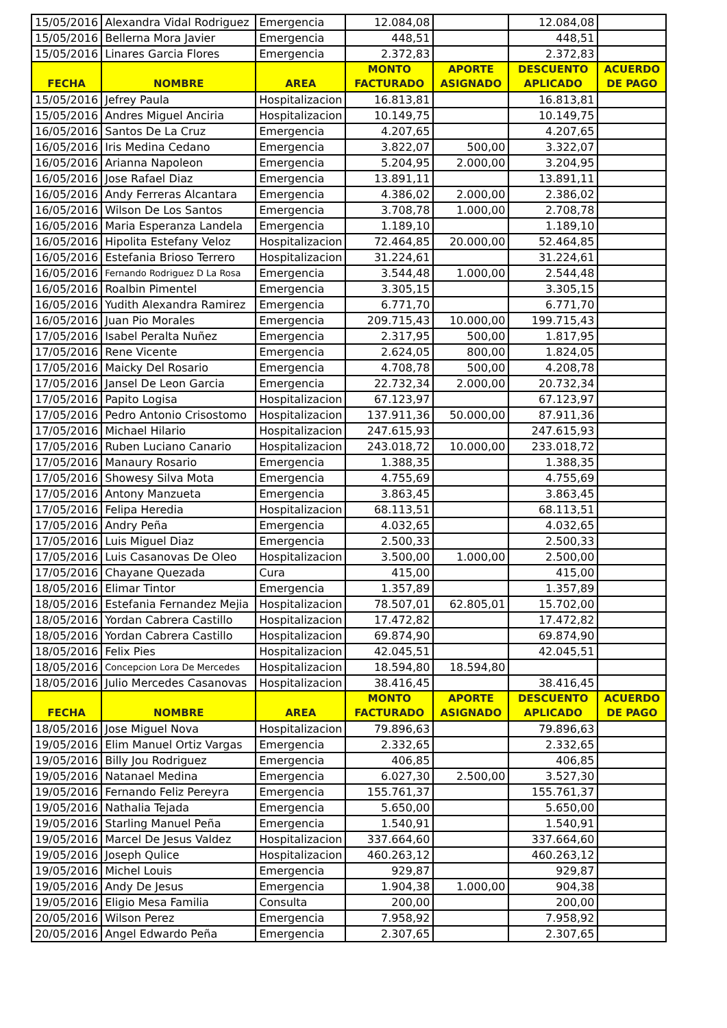| 15/05/2016 | Alexandra Vidal Rodriguez | Emergencia | 12.084,08 | | 12.084,08 | |
| 15/05/2016 | Bellerna Mora Javier | Emergencia | 448,51 | | 448,51 | |
| 15/05/2016 | Linares Garcia Flores | Emergencia | 2.372,83 | | 2.372,83 | |
| FECHA | NOMBRE | AREA | MONTO FACTURADO | APORTE ASIGNADO | DESCUENTO APLICADO | ACUERDO DE PAGO |
| 15/05/2016 | Jefrey Paula | Hospitalizacion | 16.813,81 | | 16.813,81 | |
| 15/05/2016 | Andres Miguel Anciria | Hospitalizacion | 10.149,75 | | 10.149,75 | |
| 16/05/2016 | Santos De La Cruz | Emergencia | 4.207,65 | | 4.207,65 | |
| 16/05/2016 | Iris Medina Cedano | Emergencia | 3.822,07 | 500,00 | 3.322,07 | |
| 16/05/2016 | Arianna Napoleon | Emergencia | 5.204,95 | 2.000,00 | 3.204,95 | |
| 16/05/2016 | Jose Rafael Diaz | Emergencia | 13.891,11 | | 13.891,11 | |
| 16/05/2016 | Andy Ferreras Alcantara | Emergencia | 4.386,02 | 2.000,00 | 2.386,02 | |
| 16/05/2016 | Wilson De Los Santos | Emergencia | 3.708,78 | 1.000,00 | 2.708,78 | |
| 16/05/2016 | Maria Esperanza Landela | Emergencia | 1.189,10 | | 1.189,10 | |
| 16/05/2016 | Hipolita Estefany Veloz | Hospitalizacion | 72.464,85 | 20.000,00 | 52.464,85 | |
| 16/05/2016 | Estefania Brioso Terrero | Hospitalizacion | 31.224,61 | | 31.224,61 | |
| 16/05/2016 | Fernando Rodriguez D La Rosa | Emergencia | 3.544,48 | 1.000,00 | 2.544,48 | |
| 16/05/2016 | Roalbin Pimentel | Emergencia | 3.305,15 | | 3.305,15 | |
| 16/05/2016 | Yudith Alexandra Ramirez | Emergencia | 6.771,70 | | 6.771,70 | |
| 16/05/2016 | Juan Pio Morales | Emergencia | 209.715,43 | 10.000,00 | 199.715,43 | |
| 17/05/2016 | Isabel Peralta Nuñez | Emergencia | 2.317,95 | 500,00 | 1.817,95 | |
| 17/05/2016 | Rene Vicente | Emergencia | 2.624,05 | 800,00 | 1.824,05 | |
| 17/05/2016 | Maicky Del Rosario | Emergencia | 4.708,78 | 500,00 | 4.208,78 | |
| 17/05/2016 | Jansel De Leon Garcia | Emergencia | 22.732,34 | 2.000,00 | 20.732,34 | |
| 17/05/2016 | Papito Logisa | Hospitalizacion | 67.123,97 | | 67.123,97 | |
| 17/05/2016 | Pedro Antonio Crisostomo | Hospitalizacion | 137.911,36 | 50.000,00 | 87.911,36 | |
| 17/05/2016 | Michael Hilario | Hospitalizacion | 247.615,93 | | 247.615,93 | |
| 17/05/2016 | Ruben Luciano Canario | Hospitalizacion | 243.018,72 | 10.000,00 | 233.018,72 | |
| 17/05/2016 | Manaury Rosario | Emergencia | 1.388,35 | | 1.388,35 | |
| 17/05/2016 | Showesy Silva Mota | Emergencia | 4.755,69 | | 4.755,69 | |
| 17/05/2016 | Antony Manzueta | Emergencia | 3.863,45 | | 3.863,45 | |
| 17/05/2016 | Felipa Heredia | Hospitalizacion | 68.113,51 | | 68.113,51 | |
| 17/05/2016 | Andry Peña | Emergencia | 4.032,65 | | 4.032,65 | |
| 17/05/2016 | Luis Miguel Diaz | Emergencia | 2.500,33 | | 2.500,33 | |
| 17/05/2016 | Luis Casanovas De Oleo | Hospitalizacion | 3.500,00 | 1.000,00 | 2.500,00 | |
| 17/05/2016 | Chayane Quezada | Cura | 415,00 | | 415,00 | |
| 18/05/2016 | Elimar Tintor | Emergencia | 1.357,89 | | 1.357,89 | |
| 18/05/2016 | Estefania Fernandez Mejia | Hospitalizacion | 78.507,01 | 62.805,01 | 15.702,00 | |
| 18/05/2016 | Yordan Cabrera Castillo | Hospitalizacion | 17.472,82 | | 17.472,82 | |
| 18/05/2016 | Yordan Cabrera Castillo | Hospitalizacion | 69.874,90 | | 69.874,90 | |
| 18/05/2016 | Felix Pies | Hospitalizacion | 42.045,51 | | 42.045,51 | |
| 18/05/2016 | Concepcion Lora De Mercedes | Hospitalizacion | 18.594,80 | 18.594,80 | | |
| 18/05/2016 | Julio Mercedes Casanovas | Hospitalizacion | 38.416,45 | | 38.416,45 | |
| FECHA | NOMBRE | AREA | MONTO FACTURADO | APORTE ASIGNADO | DESCUENTO APLICADO | ACUERDO DE PAGO |
| 18/05/2016 | Jose Miguel Nova | Hospitalizacion | 79.896,63 | | 79.896,63 | |
| 19/05/2016 | Elim Manuel Ortiz Vargas | Emergencia | 2.332,65 | | 2.332,65 | |
| 19/05/2016 | Billy Jou Rodriguez | Emergencia | 406,85 | | 406,85 | |
| 19/05/2016 | Natanael Medina | Emergencia | 6.027,30 | 2.500,00 | 3.527,30 | |
| 19/05/2016 | Fernando Feliz Pereyra | Emergencia | 155.761,37 | | 155.761,37 | |
| 19/05/2016 | Nathalia Tejada | Emergencia | 5.650,00 | | 5.650,00 | |
| 19/05/2016 | Starling Manuel Peña | Emergencia | 1.540,91 | | 1.540,91 | |
| 19/05/2016 | Marcel De Jesus Valdez | Hospitalizacion | 337.664,60 | | 337.664,60 | |
| 19/05/2016 | Joseph Qulice | Hospitalizacion | 460.263,12 | | 460.263,12 | |
| 19/05/2016 | Michel Louis | Emergencia | 929,87 | | 929,87 | |
| 19/05/2016 | Andy De Jesus | Emergencia | 1.904,38 | 1.000,00 | 904,38 | |
| 19/05/2016 | Eligio Mesa Familia | Consulta | 200,00 | | 200,00 | |
| 20/05/2016 | Wilson Perez | Emergencia | 7.958,92 | | 7.958,92 | |
| 20/05/2016 | Angel Edwardo Peña | Emergencia | 2.307,65 | | 2.307,65 | |